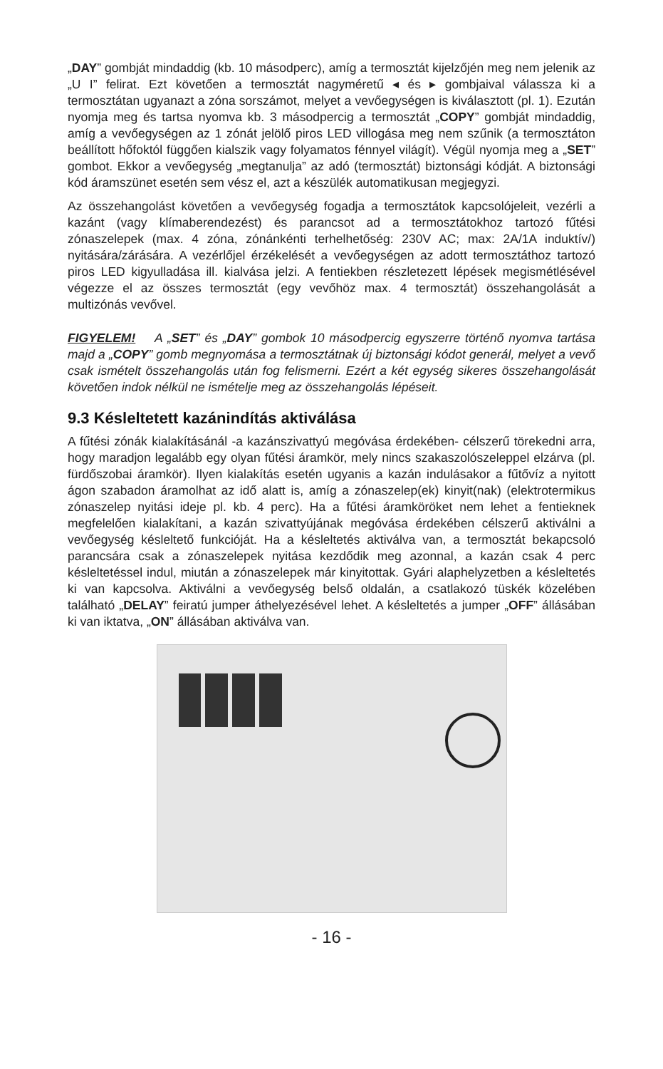„DAY” gombját mindaddig (kb. 10 másodperc), amíg a termosztát kijelzőjén meg nem jelenik az „U I” felirat. Ezt követően a termosztát nagyméretű ◂ és ▸ gombjaival válassza ki a termosztátan ugyanazt a zóna sorszámot, melyet a vevőegységen is kiválasztott (pl. 1). Ezután nyomja meg és tartsa nyomva kb. 3 másodpercig a termosztát „COPY” gombját mindaddig, amíg a vevőegységen az 1 zónát jelölő piros LED villogása meg nem szűnik (a termosztáton beállított hőfoktól függően kialszik vagy folyamatos fénnyel világít). Végül nyomja meg a „SET” gombot. Ekkor a vevőegység „megtanulja” az adó (termosztát) biztonsági kódját. A biztonsági kód áramszünet esetén sem vész el, azt a készülék automatikusan megjegyzi.
Az összehangolást követően a vevőegység fogadja a termosztátok kapcsolójeleit, vezérli a kazánt (vagy klímaberendezést) és parancsot ad a termosztátokhoz tartozó fűtési zónaszelepek (max. 4 zóna, zónánkénti terhelhetőség: 230V AC; max: 2A/1A induktív/) nyitására/zárására. A vezérlőjel érzékelését a vevőegységen az adott termosztáthoz tartozó piros LED kigyulladása ill. kialvása jelzi. A fentiekben részletezett lépések megismétlésével végezze el az összes termosztát (egy vevőhöz max. 4 termosztát) összehangolását a multizónás vevővel.
FIGYELEM! A „SET” és „DAY” gombok 10 másodpercig egyszerre történő nyomva tartása majd a „COPY” gomb megnyomása a termosztátnak új biztonsági kódot generál, melyet a vevő csak ismételt összehangolás után fog felismerni. Ezért a két egység sikeres összehangolását követően indok nélkül ne ismételje meg az összehangolás lépéseit.
9.3 Késleltetett kazánindítás aktiválása
A fűtési zónák kialakításánál -a kazánszivattyú megóvása érdekében- célszerű törekedni arra, hogy maradjon legalább egy olyan fűtési áramkör, mely nincs szakaszolószeleppel elzárva (pl. fürdőszobai áramkör). Ilyen kialakítás esetén ugyanis a kazán indulásakor a fűtővíz a nyitott ágon szabadon áramolhat az idő alatt is, amíg a zónaszelep(ek) kinyit(nak) (elektrotermikus zónaszelep nyitási ideje pl. kb. 4 perc). Ha a fűtési áramköröket nem lehet a fentieknek megfelelően kialakítani, a kazán szivattyújának megóvása érdekében célszerű aktiválni a vevőegység késleltető funkcióját. Ha a késleltetés aktiválva van, a termosztát bekapcsoló parancsára csak a zónaszelepek nyitása kezdődik meg azonnal, a kazán csak 4 perc késleltetéssel indul, miután a zónaszelepek már kinyitottak. Gyári alaphelyzetben a késleltetés ki van kapcsolva. Aktiválni a vevőegység belső oldalán, a csatlakozó tüskék közelében található „DELAY” feiratú jumper áthelyezésével lehet. A késleltetés a jumper „OFF” állásában ki van iktatva, „ON” állásában aktiválva van.
- 16 -